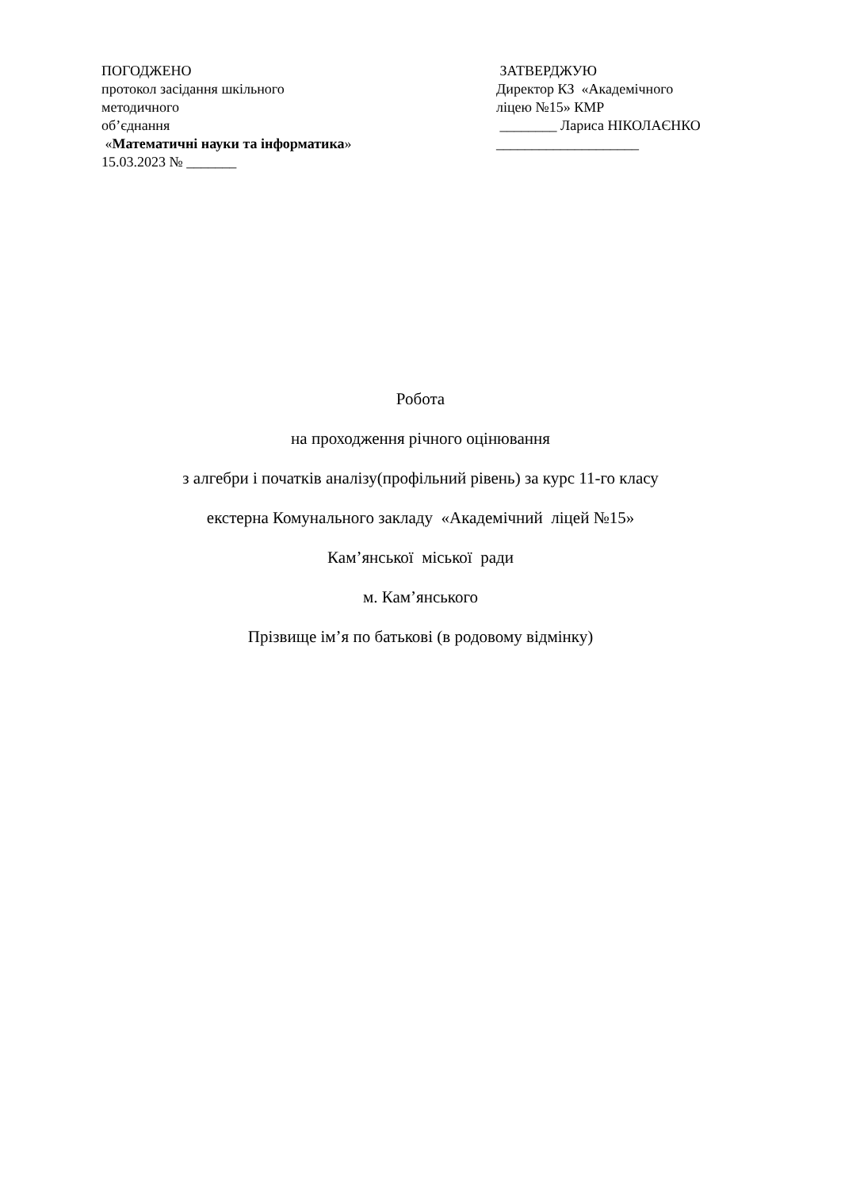ПОГОДЖЕНО
протокол засідання шкільного
методичного
об’єднання
«Математичні науки та інформатика»
15.03.2023 № _______
ЗАТВЕРДЖУЮ
Директор КЗ «Академічного
ліцею №15» КМР
________ Лариса НІКОЛАЄНКО
____________________
Робота
на проходження річного оцінювання
з алгебри і початків аналізу(профільний рівень) за курс 11-го класу
екстерна Комунального закладу «Академічний ліцей №15»
Кам’янської міської ради
м. Кам’янського
Прізвище ім’я по батькові (в родовому відмінку)